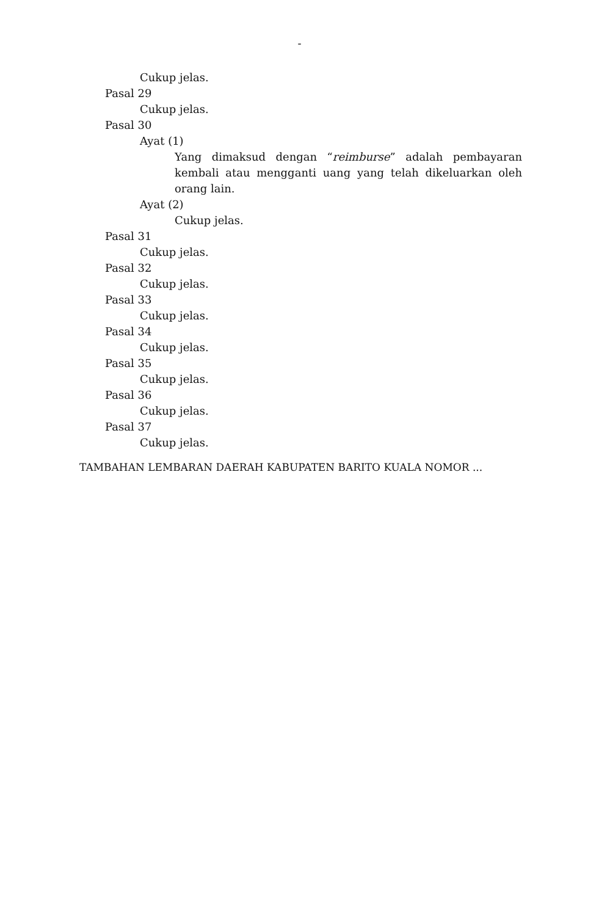-
Cukup jelas.
Pasal 29
Cukup jelas.
Pasal 30
Ayat (1)
Yang dimaksud dengan “reimburse” adalah pembayaran kembali atau mengganti uang yang telah dikeluarkan oleh orang lain.
Ayat (2)
Cukup jelas.
Pasal 31
Cukup jelas.
Pasal 32
Cukup jelas.
Pasal 33
Cukup jelas.
Pasal 34
Cukup jelas.
Pasal 35
Cukup jelas.
Pasal 36
Cukup jelas.
Pasal 37
Cukup jelas.
TAMBAHAN LEMBARAN DAERAH KABUPATEN BARITO KUALA NOMOR ...